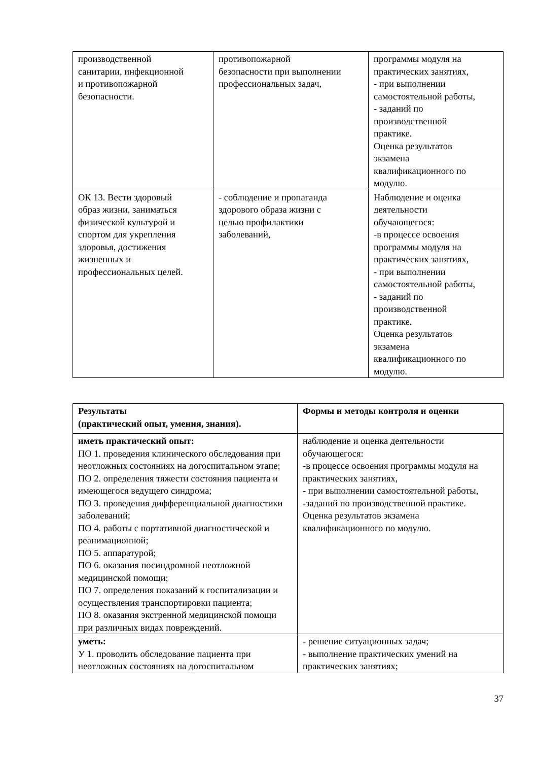| производственной санитарии, инфекционной и противопожарной безопасности. | противопожарной безопасности при выполнении профессиональных задач, | программы модуля на практических занятиях, - при выполнении самостоятельной работы, - заданий по производственной практике. Оценка результатов экзамена квалификационного по модулю. |
| ОК 13. Вести здоровый образ жизни, заниматься физической культурой и спортом для укрепления здоровья, достижения жизненных и профессиональных целей. | - соблюдение и пропаганда здорового образа жизни с целью профилактики заболеваний, | Наблюдение и оценка деятельности обучающегося: -в процессе освоения программы модуля на практических занятиях, - при выполнении самостоятельной работы, - заданий по производственной практике. Оценка результатов экзамена квалификационного по модулю. |
| Результаты (практический опыт, умения, знания). | Формы и методы контроля и оценки |
| --- | --- |
| иметь практический опыт: ПО 1. проведения клинического обследования при неотложных состояниях на догоспитальном этапе; ПО 2. определения тяжести состояния пациента и имеющегося ведущего синдрома; ПО 3. проведения дифференциальной диагностики заболеваний; ПО 4. работы с портативной диагностической и реанимационной; ПО 5. аппаратурой; ПО 6. оказания посиндромной неотложной медицинской помощи; ПО 7. определения показаний к госпитализации и осуществления транспортировки пациента; ПО 8. оказания экстренной медицинской помощи при различных видах повреждений. | наблюдение и оценка деятельности обучающегося: -в процессе освоения программы модуля на практических занятиях, - при выполнении самостоятельной работы, -заданий по производственной практике. Оценка результатов экзамена квалификационного по модулю. |
| уметь: У 1. проводить обследование пациента при неотложных состояниях на догоспитальном | - решение ситуационных задач; - выполнение практических умений на практических занятиях; |
37